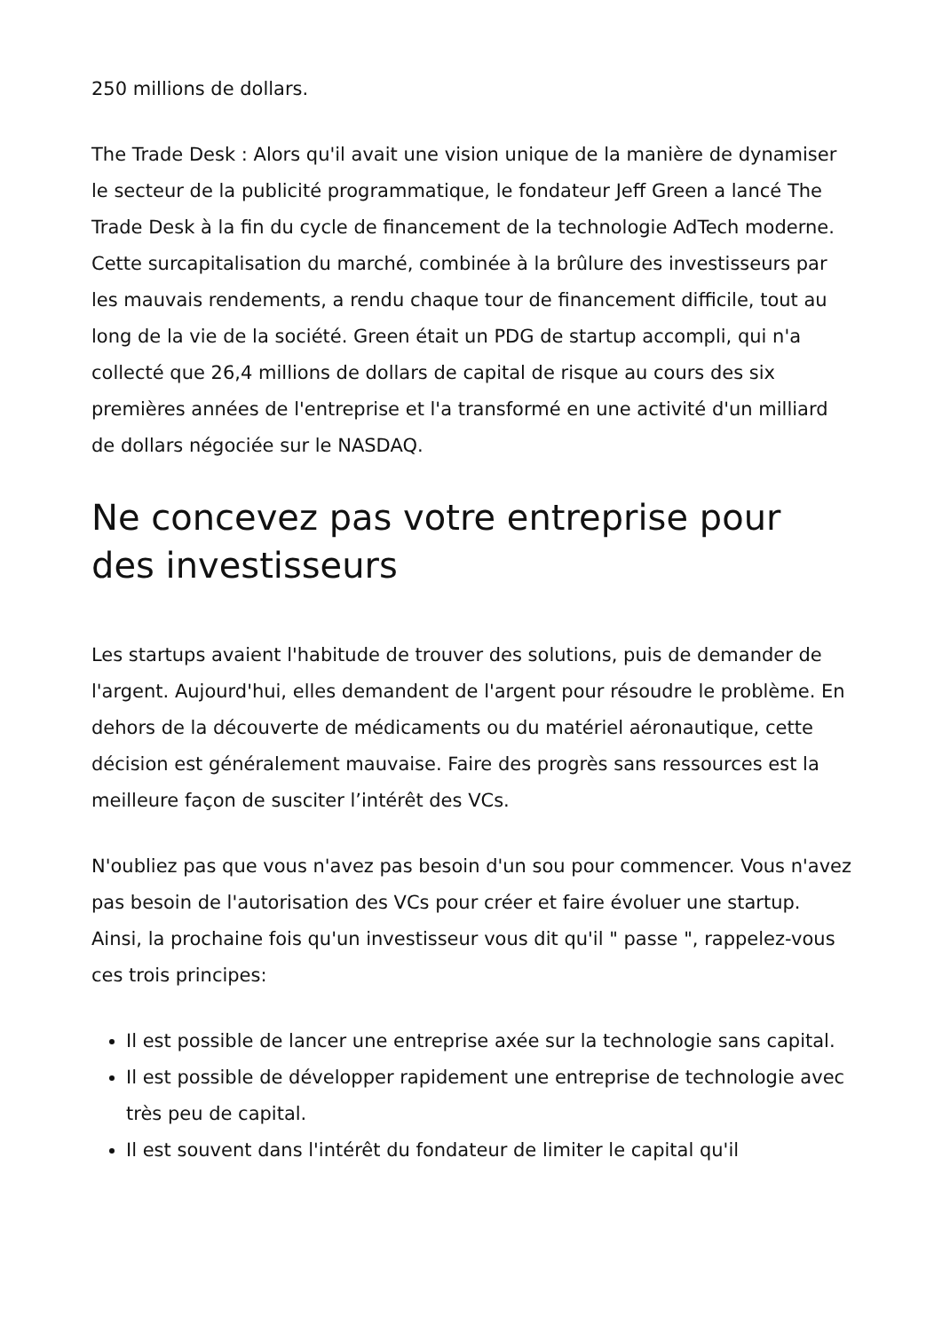250 millions de dollars.
The Trade Desk : Alors qu'il avait une vision unique de la manière de dynamiser le secteur de la publicité programmatique, le fondateur Jeff Green a lancé The Trade Desk à la fin du cycle de financement de la technologie AdTech moderne. Cette surcapitalisation du marché, combinée à la brûlure des investisseurs par les mauvais rendements, a rendu chaque tour de financement difficile, tout au long de la vie de la société. Green était un PDG de startup accompli, qui n'a collecté que 26,4 millions de dollars de capital de risque au cours des six premières années de l'entreprise et l'a transformé en une activité d'un milliard de dollars négociée sur le NASDAQ.
Ne concevez pas votre entreprise pour des investisseurs
Les startups avaient l'habitude de trouver des solutions, puis de demander de l'argent. Aujourd'hui, elles demandent de l'argent pour résoudre le problème. En dehors de la découverte de médicaments ou du matériel aéronautique, cette décision est généralement mauvaise. Faire des progrès sans ressources est la meilleure façon de susciter l’intérêt des VCs.
N'oubliez pas que vous n'avez pas besoin d'un sou pour commencer. Vous n'avez pas besoin de l'autorisation des VCs pour créer et faire évoluer une startup. Ainsi, la prochaine fois qu'un investisseur vous dit qu'il " passe ", rappelez-vous ces trois principes:
Il est possible de lancer une entreprise axée sur la technologie sans capital.
Il est possible de développer rapidement une entreprise de technologie avec très peu de capital.
Il est souvent dans l'intérêt du fondateur de limiter le capital qu'il